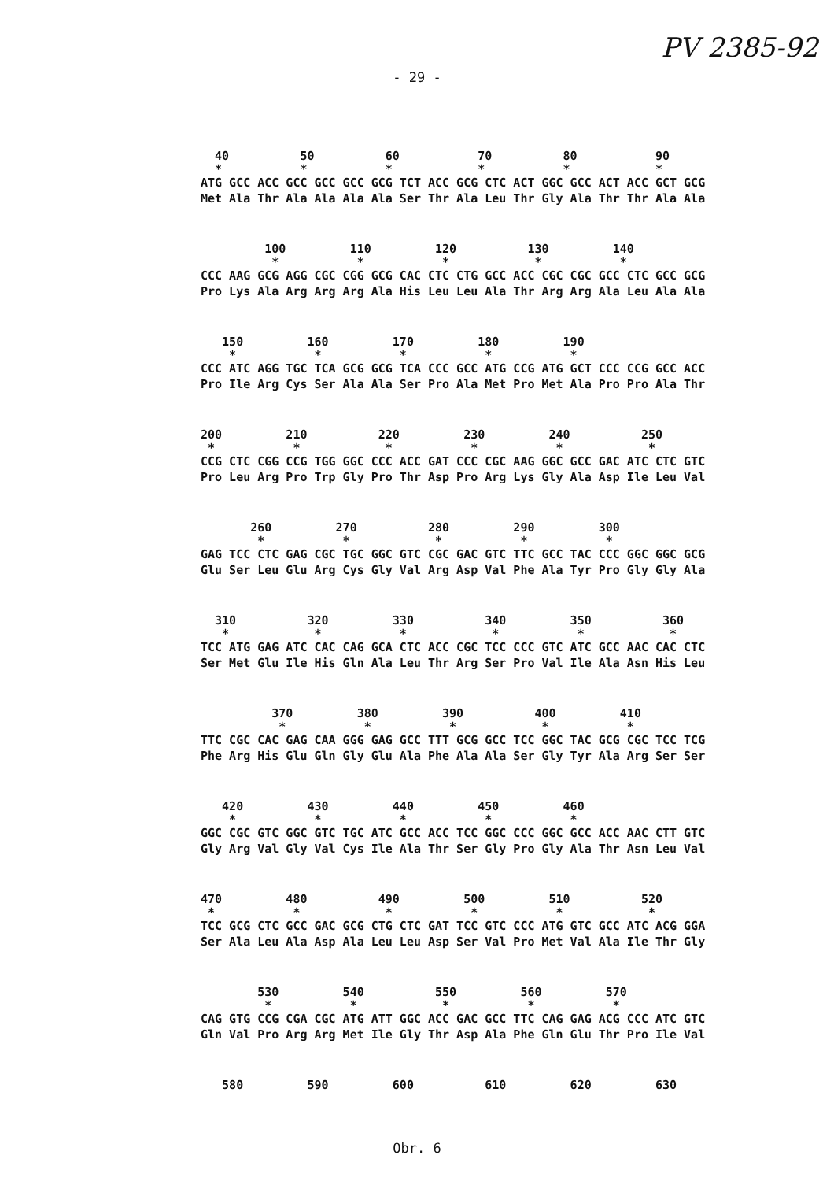PV 2385-92
- 29 -
40 50 60 70 80 90
* * * * * *
ATG GCC ACC GCC GCC GCC GCG TCT ACC GCG CTC ACT GGC GCC ACT ACC GCT GCG
Met Ala Thr Ala Ala Ala Ala Ser Thr Ala Leu Thr Gly Ala Thr Thr Ala Ala
100 110 120 130 140
* * * * *
CCC AAG GCG AGG CGC CGG GCG CAC CTC CTG GCC ACC CGC CGC GCC CTC GCC GCG
Pro Lys Ala Arg Arg Arg Ala His Leu Leu Ala Thr Arg Arg Ala Leu Ala Ala
150 160 170 180 190
* * * * *
CCC ATC AGG TGC TCA GCG GCG TCA CCC GCC ATG CCG ATG GCT CCC CCG GCC ACC
Pro Ile Arg Cys Ser Ala Ala Ser Pro Ala Met Pro Met Ala Pro Pro Ala Thr
200 210 220 230 240 250
* * * * * *
CCG CTC CGG CCG TGG GGC CCC ACC GAT CCC CGC AAG GGC GCC GAC ATC CTC GTC
Pro Leu Arg Pro Trp Gly Pro Thr Asp Pro Arg Lys Gly Ala Asp Ile Leu Val
260 270 280 290 300
* * * * *
GAG TCC CTC GAG CGC TGC GGC GTC CGC GAC GTC TTC GCC TAC CCC GGC GGC GCG
Glu Ser Leu Glu Arg Cys Gly Val Arg Asp Val Phe Ala Tyr Pro Gly Gly Ala
310 320 330 340 350 360
* * * * * *
TCC ATG GAG ATC CAC CAG GCA CTC ACC CGC TCC CCC GTC ATC GCC AAC CAC CTC
Ser Met Glu Ile His Gln Ala Leu Thr Arg Ser Pro Val Ile Ala Asn His Leu
370 380 390 400 410
* * * * *
TTC CGC CAC GAG CAA GGG GAG GCC TTT GCG GCC TCC GGC TAC GCG CGC TCC TCG
Phe Arg His Glu Gln Gly Glu Ala Phe Ala Ala Ser Gly Tyr Ala Arg Ser Ser
420 430 440 450 460
* * * * *
GGC CGC GTC GGC GTC TGC ATC GCC ACC TCC GGC CCC GGC GCC ACC AAC CTT GTC
Gly Arg Val Gly Val Cys Ile Ala Thr Ser Gly Pro Gly Ala Thr Asn Leu Val
470 480 490 500 510 520
* * * * * *
TCC GCG CTC GCC GAC GCG CTG CTC GAT TCC GTC CCC ATG GTC GCC ATC ACG GGA
Ser Ala Leu Ala Asp Ala Leu Leu Asp Ser Val Pro Met Val Ala Ile Thr Gly
530 540 550 560 570
* * * * *
CAG GTG CCG CGA CGC ATG ATT GGC ACC GAC GCC TTC CAG GAG ACG CCC ATC GTC
Gln Val Pro Arg Arg Met Ile Gly Thr Asp Ala Phe Gln Glu Thr Pro Ile Val
580 590 600 610 620 630
Obr. 6